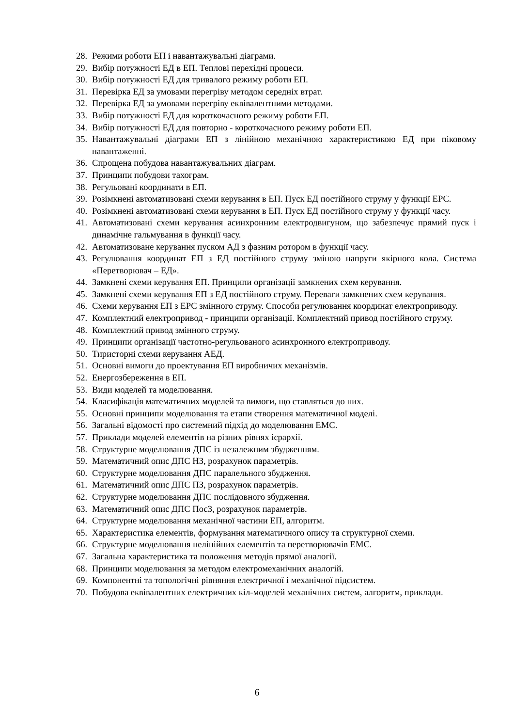28. Режими роботи ЕП і навантажувальні діаграми.
29. Вибір потужності ЕД в ЕП. Теплові перехідні процеси.
30. Вибір потужності ЕД для тривалого режиму роботи ЕП.
31. Перевірка ЕД за умовами перегріву методом середніх втрат.
32. Перевірка ЕД за умовами перегріву еквівалентними методами.
33. Вибір потужності ЕД для короткочасного режиму роботи ЕП.
34. Вибір потужності ЕД для повторно - короткочасного режиму роботи ЕП.
35. Навантажувальні діаграми ЕП з лінійною механічною характеристикою ЕД при піковому навантаженні.
36. Спрощена побудова навантажувальних діаграм.
37. Принципи побудови тахограм.
38. Регульовані координати в ЕП.
39. Розімкнені автоматизовані схеми керування в ЕП. Пуск ЕД постійного струму у функції ЕРС.
40. Розімкнені автоматизовані схеми керування в ЕП. Пуск ЕД постійного струму у функції часу.
41. Автоматизовані схеми керування асинхронним електродвигуном, що забезпечує прямий пуск і динамічне гальмування в функції часу.
42. Автоматизоване керування пуском АД з фазним ротором в функції часу.
43. Регулювання координат ЕП з ЕД постійного струму зміною напруги якірного кола. Система «Перетворювач – ЕД».
44. Замкнені схеми керування ЕП. Принципи організації замкнених схем керування.
45. Замкнені схеми керування ЕП з ЕД постійного струму. Переваги замкнених схем керування.
46. Схеми керування ЕП з ЕРС змінного струму. Способи регулювання координат електроприводу.
47. Комплектний електропривод - принципи організації. Комплектний привод постійного струму.
48. Комплектний привод змінного струму.
49. Принципи організації частотно-регульованого асинхронного електроприводу.
50. Тиристорні схеми керування АЕД.
51. Основні вимоги до проектування ЕП виробничих механізмів.
52. Енергозбереження в ЕП.
53. Види моделей та моделювання.
54. Класифікація математичних моделей та вимоги, що ставляться до них.
55. Основні принципи моделювання та етапи створення математичної моделі.
56. Загальні відомості про системний підхід до моделювання ЕМС.
57. Приклади моделей елементів на різних рівнях ієрархії.
58. Структурне моделювання ДПС із незалежним збудженням.
59. Математичний опис ДПС НЗ, розрахунок параметрів.
60. Структурне моделювання ДПС паралельного збудження.
61. Математичний опис ДПС ПЗ, розрахунок параметрів.
62. Структурне моделювання ДПС послідовного збудження.
63. Математичний опис ДПС ПосЗ, розрахунок параметрів.
64. Структурне моделювання механічної частини ЕП, алгоритм.
65. Характеристика елементів, формування математичного опису та структурної схеми.
66. Структурне моделювання нелінійних елементів та перетворювачів ЕМС.
67. Загальна характеристика та положення методів прямої аналогії.
68. Принципи моделювання за методом електромеханічних аналогій.
69. Компонентні та топологічні рівняння електричної і механічної підсистем.
70. Побудова еквівалентних електричних кіл-моделей механічних систем, алгоритм, приклади.
6